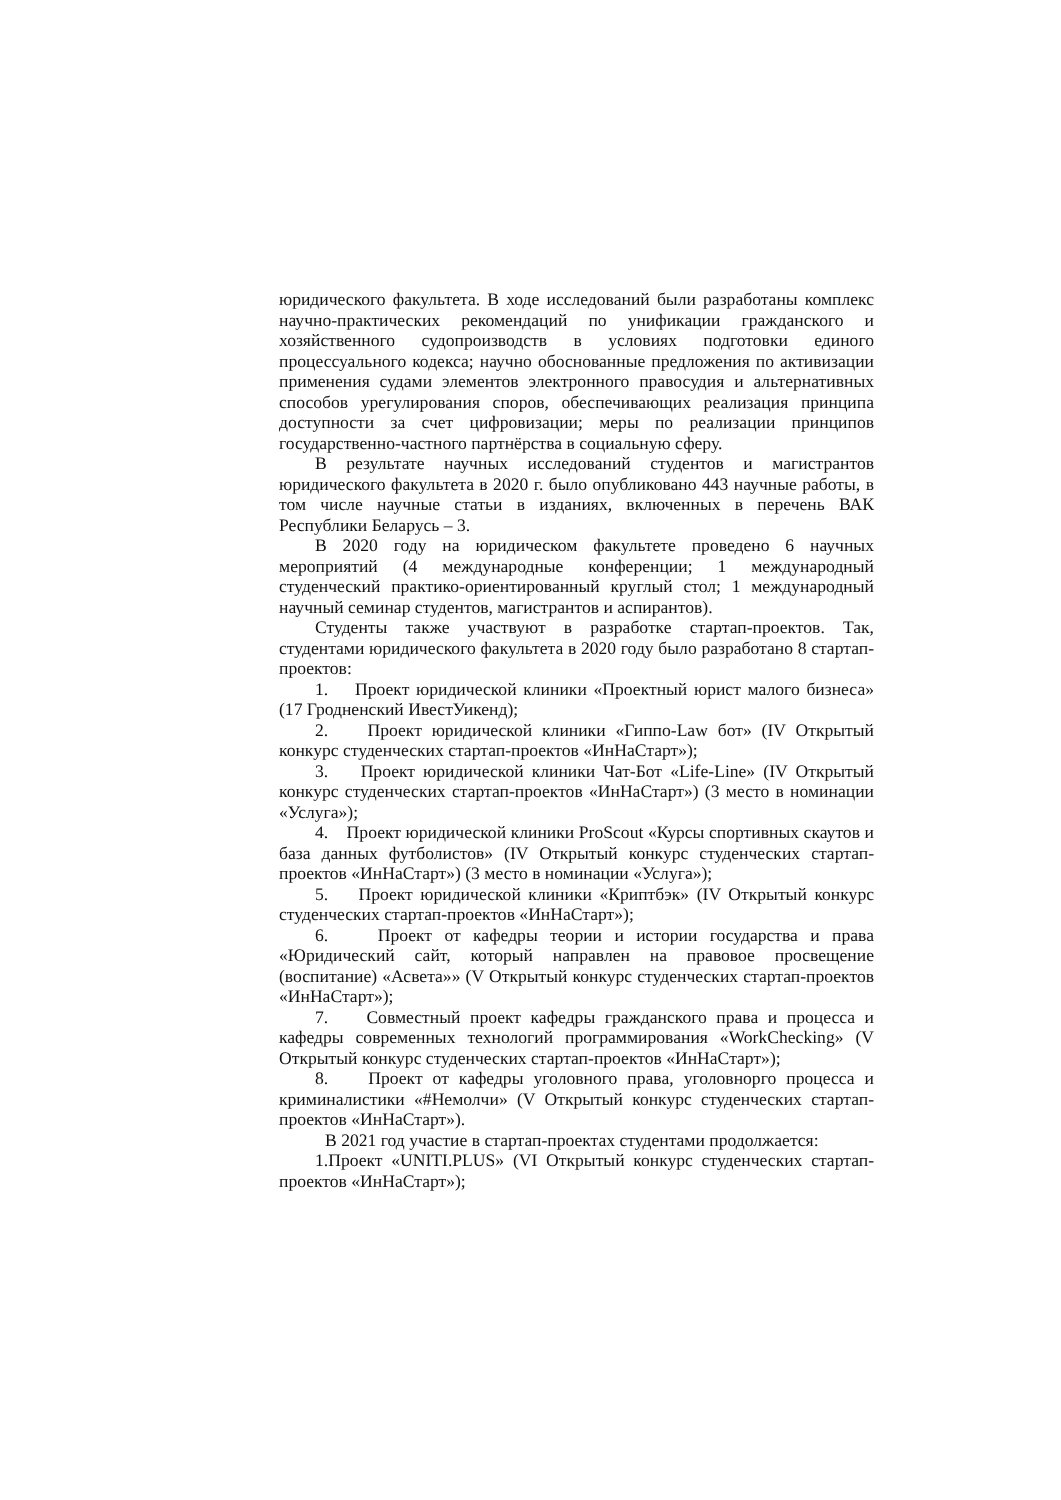юридического факультета. В ходе исследований были разработаны комплекс научно-практических рекомендаций по унификации гражданского и хозяйственного судопроизводств в условиях подготовки единого процессуального кодекса; научно обоснованные предложения по активизации применения судами элементов электронного правосудия и альтернативных способов урегулирования споров, обеспечивающих реализация принципа доступности за счет цифровизации; меры по реализации принципов государственно-частного партнёрства в социальную сферу.
В результате научных исследований студентов и магистрантов юридического факультета в 2020 г. было опубликовано 443 научные работы, в том числе научные статьи в изданиях, включенных в перечень ВАК Республики Беларусь – 3.
В 2020 году на юридическом факультете проведено 6 научных мероприятий (4 международные конференции; 1 международный студенческий практико-ориентированный круглый стол; 1 международный научный семинар студентов, магистрантов и аспирантов).
Студенты также участвуют в разработке стартап-проектов. Так, студентами юридического факультета в 2020 году было разработано 8 стартап-проектов:
1. Проект юридической клиники «Проектный юрист малого бизнеса» (17 Гродненский ИвестУикенд);
2. Проект юридической клиники «Гиппо-Law бот» (IV Открытый конкурс студенческих стартап-проектов «ИнНаСтарт»);
3. Проект юридической клиники Чат-Бот «Life-Line» (IV Открытый конкурс студенческих стартап-проектов «ИнНаСтарт») (3 место в номинации «Услуга»);
4. Проект юридической клиники ProScout «Курсы спортивных скаутов и база данных футболистов» (IV Открытый конкурс студенческих стартап-проектов «ИнНаСтарт») (3 место в номинации «Услуга»);
5. Проект юридической клиники «Криптбэк» (IV Открытый конкурс студенческих стартап-проектов «ИнНаСтарт»);
6. Проект от кафедры теории и истории государства и права «Юридический сайт, который направлен на правовое просвещение (воспитание) «Асвета»» (V Открытый конкурс студенческих стартап-проектов «ИнНаСтарт»);
7. Совместный проект кафедры гражданского права и процесса и кафедры современных технологий программирования «WorkChecking» (V Открытый конкурс студенческих стартап-проектов «ИнНаСтарт»);
8. Проект от кафедры уголовного права, уголовнорго процесса и криминалистики «#Немолчи» (V Открытый конкурс студенческих стартап-проектов «ИнНаСтарт»).
В 2021 год участие в стартап-проектах студентами продолжается:
1.Проект «UNITI.PLUS» (VI Открытый конкурс студенческих стартап-проектов «ИнНаСтарт»);